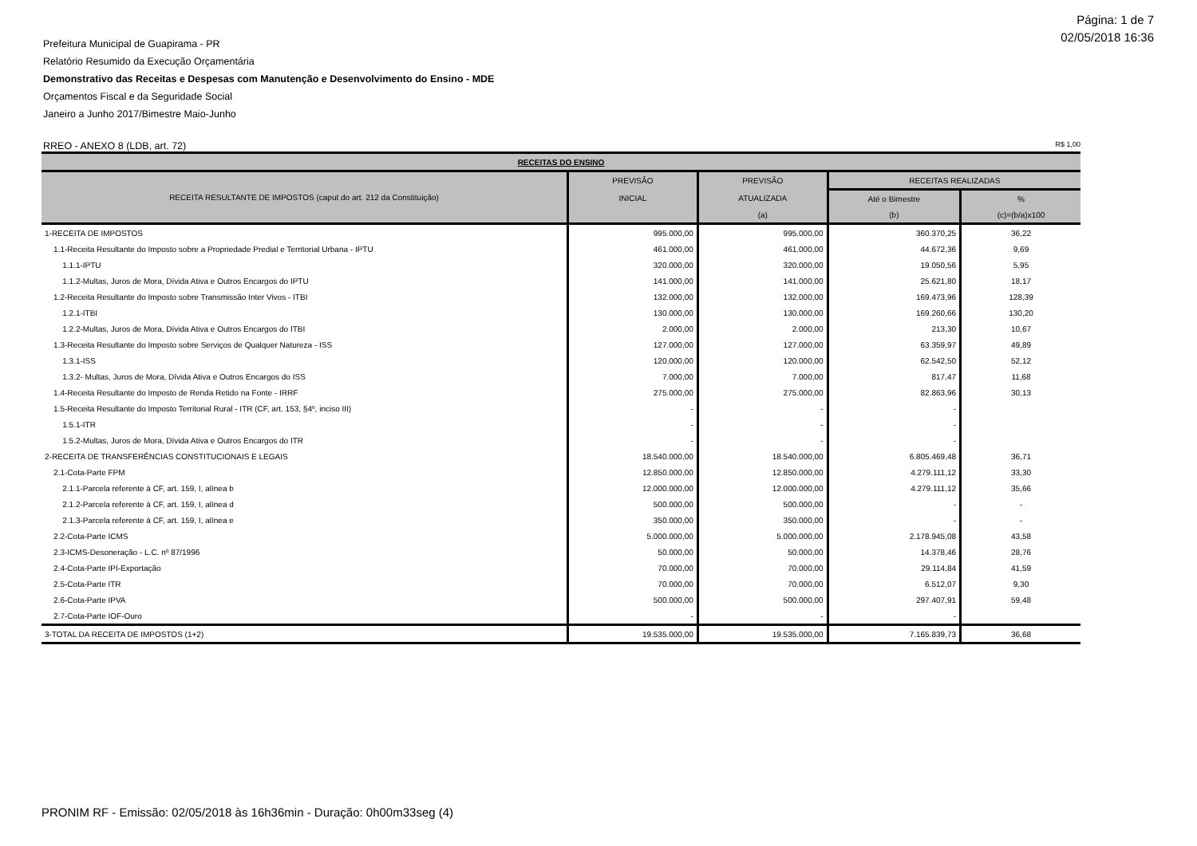Página: 1 de 7
02/05/2018 16:36
Prefeitura Municipal de Guapirama - PR
Relatório Resumido da Execução Orçamentária
Demonstrativo das Receitas e Despesas com Manutenção e Desenvolvimento do Ensino - MDE
Orçamentos Fiscal e da Seguridade Social
Janeiro a Junho 2017/Bimestre Maio-Junho
RREO - ANEXO 8 (LDB, art. 72) R$ 1,00
| RECEITAS DO ENSINO | | | | |
| --- | --- | --- | --- | --- |
| RECEITA RESULTANTE DE IMPOSTOS (caput do art. 212 da Constituição) | PREVISÃO | PREVISÃO | RECEITAS REALIZADAS | |
| | INICIAL | ATUALIZADA | Até o Bimestre | % |
| | | (a) | (b) | (c)=(b/a)x100 |
| 1-RECEITA DE IMPOSTOS | 995.000,00 | 995.000,00 | 360.370,25 | 36,22 |
| 1.1-Receita Resultante do Imposto sobre a Propriedade Predial e Territorial Urbana - IPTU | 461.000,00 | 461.000,00 | 44.672,36 | 9,69 |
| 1.1.1-IPTU | 320.000,00 | 320.000,00 | 19.050,56 | 5,95 |
| 1.1.2-Multas, Juros de Mora, Dívida Ativa e Outros Encargos do IPTU | 141.000,00 | 141.000,00 | 25.621,80 | 18,17 |
| 1.2-Receita Resultante do Imposto sobre Transmissão Inter Vivos - ITBI | 132.000,00 | 132.000,00 | 169.473,96 | 128,39 |
| 1.2.1-ITBI | 130.000,00 | 130.000,00 | 169.260,66 | 130,20 |
| 1.2.2-Multas, Juros de Mora, Dívida Ativa e Outros Encargos do ITBI | 2.000,00 | 2.000,00 | 213,30 | 10,67 |
| 1.3-Receita Resultante do Imposto sobre Serviços de Qualquer Natureza - ISS | 127.000,00 | 127.000,00 | 63.359,97 | 49,89 |
| 1.3.1-ISS | 120.000,00 | 120.000,00 | 62.542,50 | 52,12 |
| 1.3.2- Multas, Juros de Mora, Dívida Ativa e Outros Encargos do ISS | 7.000,00 | 7.000,00 | 817,47 | 11,68 |
| 1.4-Receita Resultante do Imposto de Renda Retido na Fonte - IRRF | 275.000,00 | 275.000,00 | 82.863,96 | 30,13 |
| 1.5-Receita Resultante do Imposto Territorial Rural - ITR (CF, art. 153, §4º, inciso III) | - | - | - | |
| 1.5.1-ITR | - | - | - | |
| 1.5.2-Multas, Juros de Mora, Dívida Ativa e Outros Encargos do ITR | - | - | - | |
| 2-RECEITA DE TRANSFERÊNCIAS CONSTITUCIONAIS E LEGAIS | 18.540.000,00 | 18.540.000,00 | 6.805.469,48 | 36,71 |
| 2.1-Cota-Parte FPM | 12.850.000,00 | 12.850.000,00 | 4.279.111,12 | 33,30 |
| 2.1.1-Parcela referente à CF, art. 159, I, alínea b | 12.000.000,00 | 12.000.000,00 | 4.279.111,12 | 35,66 |
| 2.1.2-Parcela referente à CF, art. 159, I, alínea d | 500.000,00 | 500.000,00 | - | - |
| 2.1.3-Parcela referente à CF, art. 159, I, alínea e | 350.000,00 | 350.000,00 | - | - |
| 2.2-Cota-Parte ICMS | 5.000.000,00 | 5.000.000,00 | 2.178.945,08 | 43,58 |
| 2.3-ICMS-Desoneração - L.C. nº 87/1996 | 50.000,00 | 50.000,00 | 14.378,46 | 28,76 |
| 2.4-Cota-Parte IPI-Exportação | 70.000,00 | 70.000,00 | 29.114,84 | 41,59 |
| 2.5-Cota-Parte ITR | 70.000,00 | 70.000,00 | 6.512,07 | 9,30 |
| 2.6-Cota-Parte IPVA | 500.000,00 | 500.000,00 | 297.407,91 | 59,48 |
| 2.7-Cota-Parte IOF-Ouro | - | - | - | |
| 3-TOTAL DA RECEITA DE IMPOSTOS (1+2) | 19.535.000,00 | 19.535.000,00 | 7.165.839,73 | 36,68 |
PRONIM RF - Emissão: 02/05/2018 às 16h36min - Duração: 0h00m33seg (4)